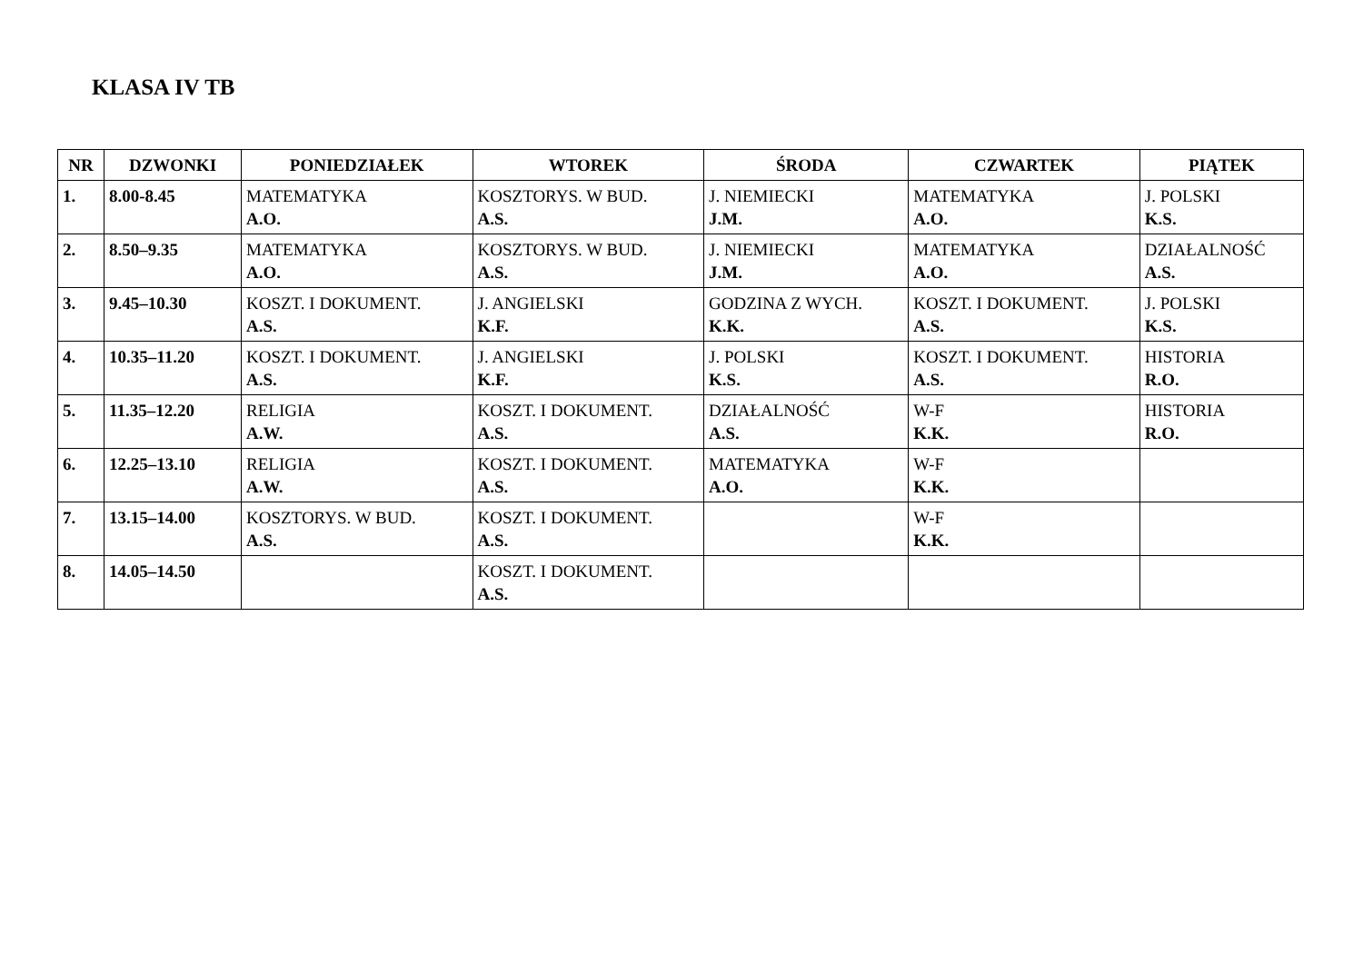KLASA IV TB
| NR | DZWONKI | PONIEDZIAŁEK | WTOREK | ŚRODA | CZWARTEK | PIĄTEK |
| --- | --- | --- | --- | --- | --- | --- |
| 1. | 8.00-8.45 | MATEMATYKA A.O. | KOSZTORYS. W BUD. A.S. | J. NIEMIECKI J.M. | MATEMATYKA A.O. | J. POLSKI K.S. |
| 2. | 8.50–9.35 | MATEMATYKA A.O. | KOSZTORYS. W BUD. A.S. | J. NIEMIECKI J.M. | MATEMATYKA A.O. | DZIAŁALNOŚĆ A.S. |
| 3. | 9.45–10.30 | KOSZT. I DOKUMENT. A.S. | J. ANGIELSKI K.F. | GODZINA Z WYCH. K.K. | KOSZT. I DOKUMENT. A.S. | J. POLSKI K.S. |
| 4. | 10.35–11.20 | KOSZT. I DOKUMENT. A.S. | J. ANGIELSKI K.F. | J. POLSKI K.S. | KOSZT. I DOKUMENT. A.S. | HISTORIA R.O. |
| 5. | 11.35–12.20 | RELIGIA A.W. | KOSZT. I DOKUMENT. A.S. | DZIAŁALNOŚĆ A.S. | W-F K.K. | HISTORIA R.O. |
| 6. | 12.25–13.10 | RELIGIA A.W. | KOSZT. I DOKUMENT. A.S. | MATEMATYKA A.O. | W-F K.K. | |
| 7. | 13.15–14.00 | KOSZTORYS. W BUD. A.S. | KOSZT. I DOKUMENT. A.S. | | W-F K.K. | |
| 8. | 14.05–14.50 | | KOSZT. I DOKUMENT. A.S. | | | |